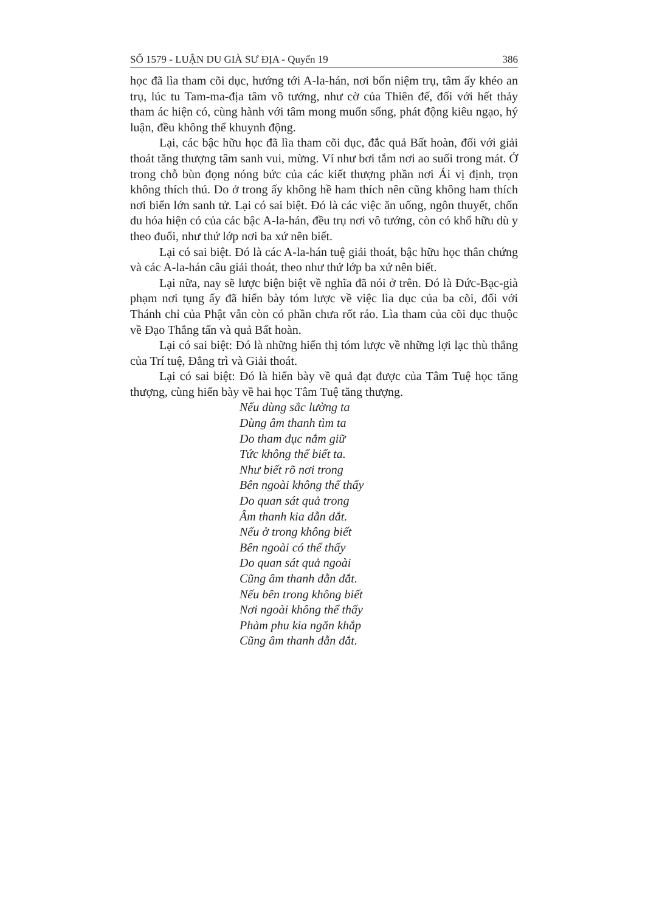SỐ 1579 - LUẬN DU GIÀ SƯ ĐỊA - Quyển 19 386
học đã lìa tham cõi dục, hướng tới A-la-hán, nơi bốn niệm trụ, tâm ấy khéo an trụ, lúc tu Tam-ma-địa tâm vô tướng, như cờ của Thiên đế, đối với hết thảy tham ác hiện có, cùng hành với tâm mong muốn sống, phát động kiêu ngạo, hý luận, đều không thể khuynh động.
Lại, các bậc hữu học đã lìa tham cõi dục, đắc quả Bất hoàn, đối với giải thoát tăng thượng tâm sanh vui, mừng. Ví như bơi tắm nơi ao suối trong mát. Ở trong chỗ bùn đọng nóng bức của các kiết thượng phần nơi Ái vị định, trọn không thích thú. Do ở trong ấy không hề ham thích nên cũng không ham thích nơi biển lớn sanh tử. Lại có sai biệt. Đó là các việc ăn uống, ngôn thuyết, chốn du hóa hiện có của các bậc A-la-hán, đều trụ nơi vô tướng, còn có khổ hữu dù y theo đuổi, như thứ lớp nơi ba xứ nên biết.
Lại có sai biệt. Đó là các A-la-hán tuệ giải thoát, bậc hữu học thân chứng và các A-la-hán câu giải thoát, theo như thứ lớp ba xứ nên biết.
Lại nữa, nay sẽ lược biện biệt về nghĩa đã nói ở trên. Đó là Đức-Bạc-già phạm nơi tụng ấy đã hiển bày tóm lược về việc lìa dục của ba cõi, đối với Thánh chỉ của Phật vẫn còn có phần chưa rốt ráo. Lìa tham của cõi dục thuộc về Đạo Thắng tấn và quả Bất hoàn.
Lại có sai biệt: Đó là những hiển thị tóm lược về những lợi lạc thù thắng của Trí tuệ, Đẳng trì và Giải thoát.
Lại có sai biệt: Đó là hiển bày về quả đạt được của Tâm Tuệ học tăng thượng, cùng hiển bày về hai học Tâm Tuệ tăng thượng.
Nếu dùng sắc lường ta
Dùng âm thanh tìm ta
Do tham dục nắm giữ
Tức không thể biết ta.
Như biết rõ nơi trong
Bên ngoài không thể thấy
Do quan sát quả trong
Âm thanh kia dẫn dắt.
Nếu ở trong không biết
Bên ngoài có thể thấy
Do quan sát quả ngoài
Cũng âm thanh dẫn dắt.
Nếu bên trong không biết
Nơi ngoài không thể thấy
Phàm phu kia ngăn khắp
Cũng âm thanh dẫn dắt.